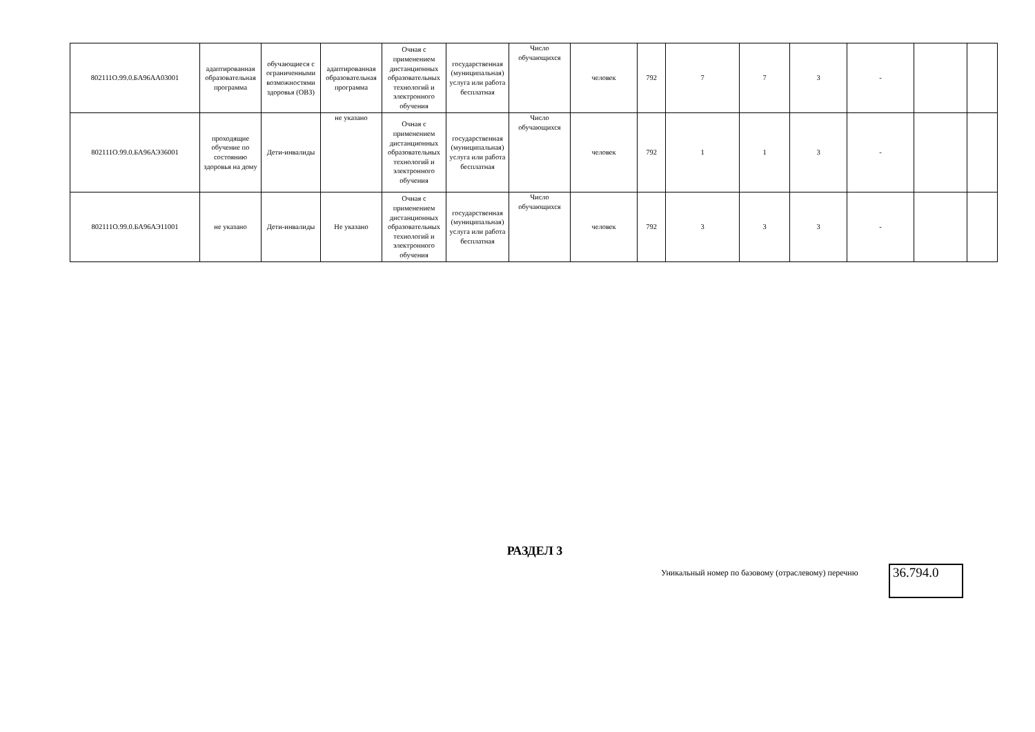| 802111О.99.0.БА96АА03001 | адаптированная образовательная программа | обучающиеся с ограниченными возможностями здоровья (ОВЗ) | адаптированная образовательная программа | Очная с применением дистанционных образовательных технологий и электронного обучения | государственная (муниципальная) услуга или работа бесплатная | Число обучающихся | человек | 792 | 7 | 7 | 3 | - | | |
| 802111О.99.0.БА96АЭ36001 | проходящие обучение по состоянию здоровья на дому | Дети-инвалиды | не указано | Очная с применением дистанционных образовательных технологий и электронного обучения | государственная (муниципальная) услуга или работа бесплатная | Число обучающихся | человек | 792 | 1 | 1 | 3 | - | | |
| 802111О.99.0.БА96АЭ11001 | не указано | Дети-инвалиды | Не указано | Очная с применением дистанционных образовательных технологий и электронного обучения | государственная (муниципальная) услуга или работа бесплатная | Число обучающихся | человек | 792 | 3 | 3 | 3 | - | | |
РАЗДЕЛ 3
Уникальный номер по базовому (отраслевому) перечню
36.794.0